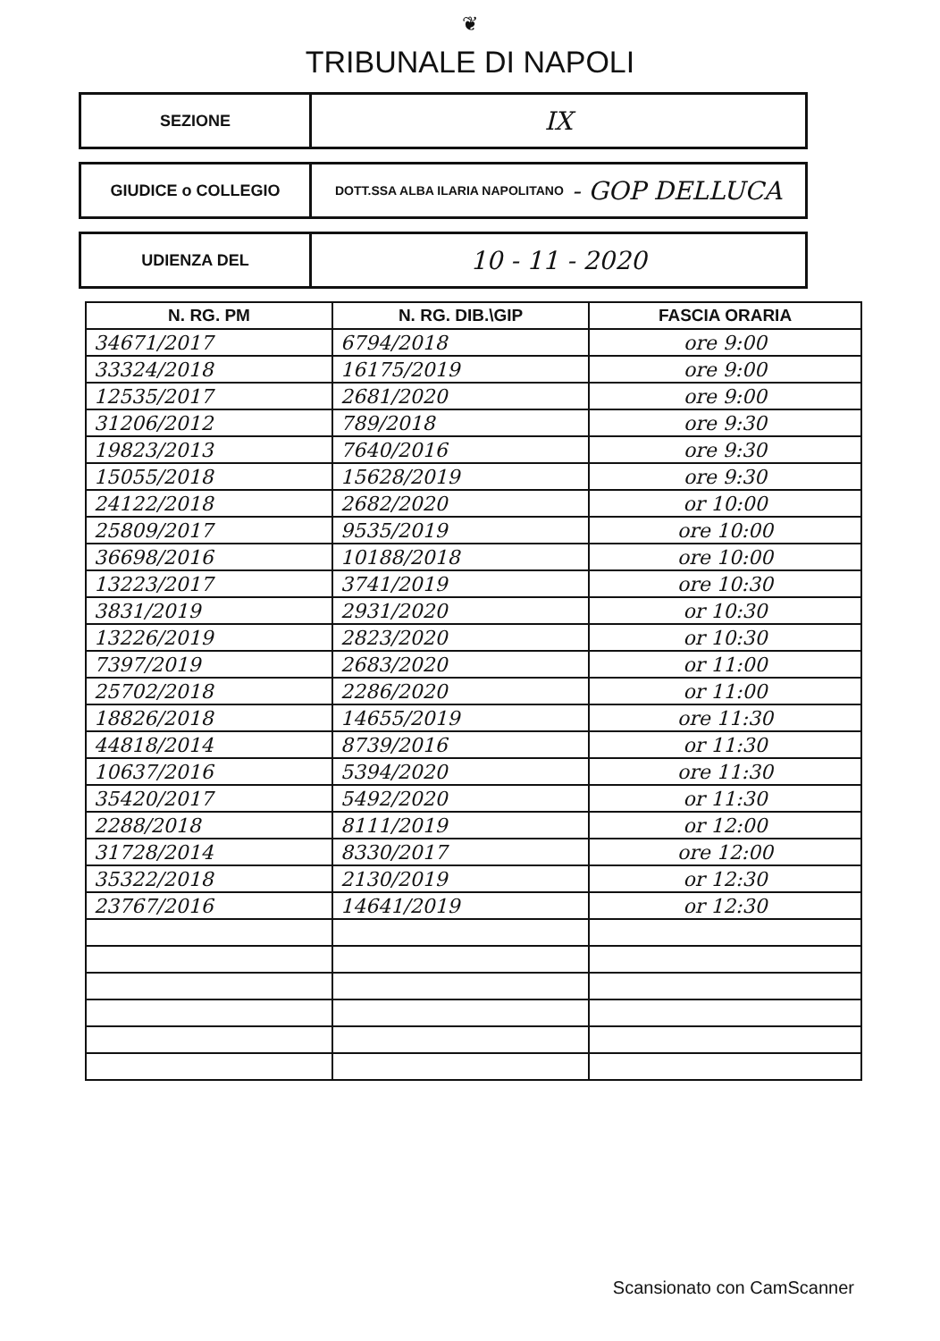❦
TRIBUNALE DI NAPOLI
SEZIONE
IX
GIUDICE o COLLEGIO
DOTT.SSA ALBA ILARIA NAPOLITANO - GOP DELLUCA
UDIENZA DEL
10 - 11 - 2020
| N. RG. PM | N. RG. DIB.\GIP | FASCIA ORARIA |
| --- | --- | --- |
| 34671/2017 | 6794/2018 | ore 9:00 |
| 33324/2018 | 16175/2019 | ore 9:00 |
| 12535/2017 | 2681/2020 | ore 9:00 |
| 31206/2012 | 789/2018 | ore 9:30 |
| 19823/2013 | 7640/2016 | ore 9:30 |
| 15055/2018 | 15628/2019 | ore 9:30 |
| 24122/2018 | 2682/2020 | or 10:00 |
| 25809/2017 | 9535/2019 | ore 10:00 |
| 36698/2016 | 10188/2018 | ore 10:00 |
| 13223/2017 | 3741/2019 | ore 10:30 |
| 3831/2019 | 2931/2020 | or 10:30 |
| 13226/2019 | 2823/2020 | or 10:30 |
| 7397/2019 | 2683/2020 | or 11:00 |
| 25702/2018 | 2286/2020 | or 11:00 |
| 18826/2018 | 14655/2019 | ore 11:30 |
| 44818/2014 | 8739/2016 | or 11:30 |
| 10637/2016 | 5394/2020 | ore 11:30 |
| 35420/2017 | 5492/2020 | or 11:30 |
| 2288/2018 | 8111/2019 | or 12:00 |
| 31728/2014 | 8330/2017 | ore 12:00 |
| 35322/2018 | 2130/2019 | or 12:30 |
| 23767/2016 | 14641/2019 | or 12:30 |
Scansionato con CamScanner